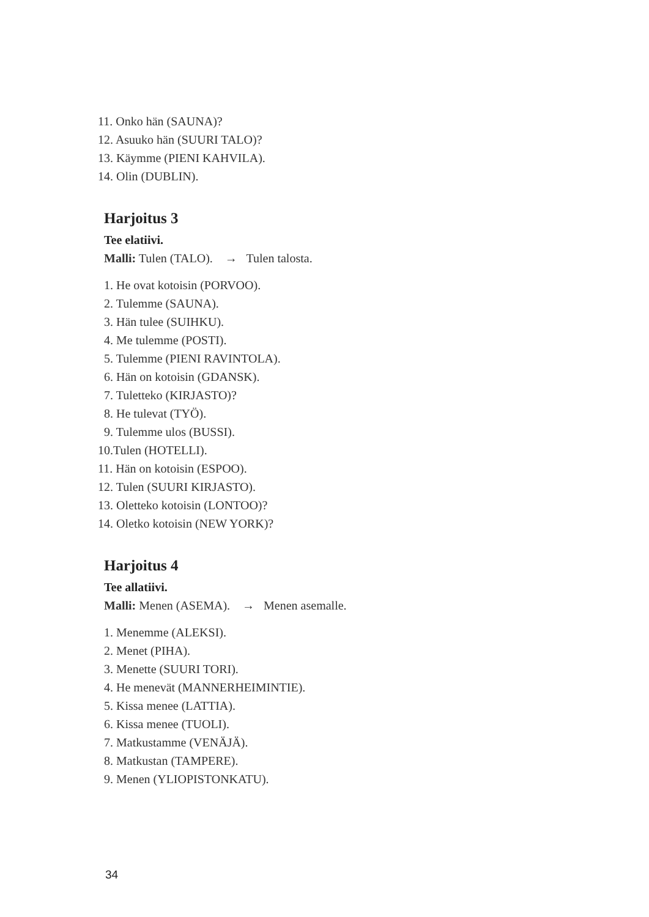11. Onko hän (SAUNA)?
12. Asuuko hän (SUURI TALO)?
13. Käymme (PIENI KAHVILA).
14. Olin (DUBLIN).
Harjoitus 3
Tee elatiivi.
Malli: Tulen (TALO). → Tulen talosta.
1. He ovat kotoisin (PORVOO).
2. Tulemme (SAUNA).
3. Hän tulee (SUIHKU).
4. Me tulemme (POSTI).
5. Tulemme (PIENI RAVINTOLA).
6. Hän on kotoisin (GDANSK).
7. Tuletteko (KIRJASTO)?
8. He tulevat (TYÖ).
9. Tulemme ulos (BUSSI).
10.Tulen (HOTELLI).
11. Hän on kotoisin (ESPOO).
12. Tulen (SUURI KIRJASTO).
13. Oletteko kotoisin (LONTOO)?
14. Oletko kotoisin (NEW YORK)?
Harjoitus 4
Tee allatiivi.
Malli: Menen (ASEMA). → Menen asemalle.
1. Menemme (ALEKSI).
2. Menet (PIHA).
3. Menette (SUURI TORI).
4. He menevät (MANNERHEIMINTIE).
5. Kissa menee (LATTIA).
6. Kissa menee (TUOLI).
7. Matkustamme (VENÄJÄ).
8. Matkustan (TAMPERE).
9. Menen (YLIOPISTONKATU).
34